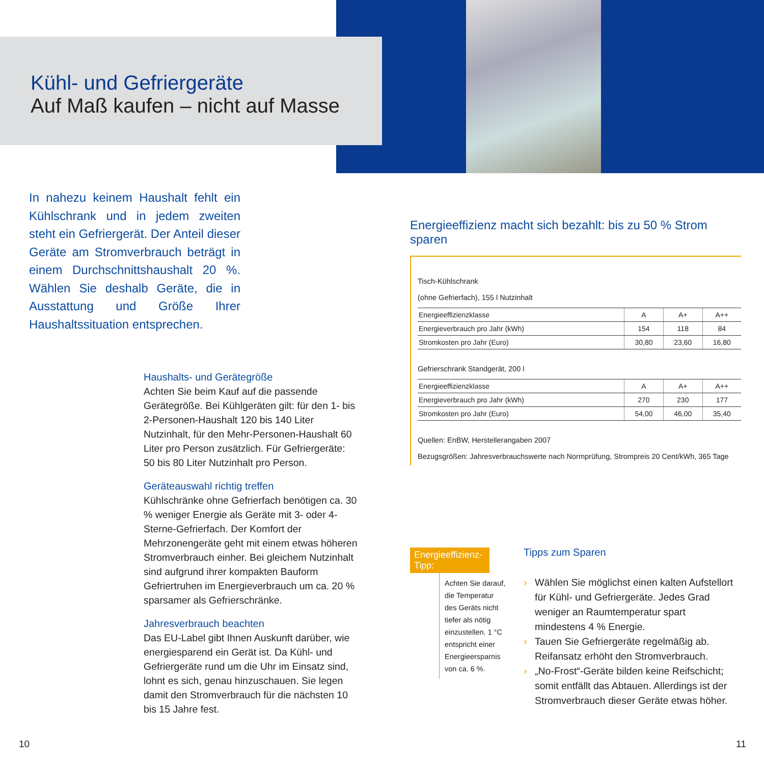Kühl- und Gefriergeräte
Auf Maß kaufen – nicht auf Masse
In nahezu keinem Haushalt fehlt ein Kühlschrank und in jedem zweiten steht ein Gefriergerät. Der Anteil dieser Geräte am Stromverbrauch beträgt in einem Durchschnittshaushalt 20 %. Wählen Sie deshalb Geräte, die in Ausstattung und Größe Ihrer Haushaltssituation entsprechen.
Haushalts- und Gerätegröße
Achten Sie beim Kauf auf die passende Gerätegröße. Bei Kühlgeräten gilt: für den 1- bis 2-Personen-Haushalt 120 bis 140 Liter Nutzinhalt, für den Mehr-Personen-Haushalt 60 Liter pro Person zusätzlich. Für Gefriergeräte: 50 bis 80 Liter Nutzinhalt pro Person.
Geräteauswahl richtig treffen
Kühlschränke ohne Gefrierfach benötigen ca. 30 % weniger Energie als Geräte mit 3- oder 4-Sterne-Gefrierfach. Der Komfort der Mehrzonengeräte geht mit einem etwas höheren Stromverbrauch einher. Bei gleichem Nutzinhalt sind aufgrund ihrer kompakten Bauform Gefriertruhen im Energieverbrauch um ca. 20 % sparsamer als Gefrierschränke.
Jahresverbrauch beachten
Das EU-Label gibt Ihnen Auskunft darüber, wie energiesparend ein Gerät ist. Da Kühl- und Gefriergeräte rund um die Uhr im Einsatz sind, lohnt es sich, genau hinzuschauen. Sie legen damit den Stromverbrauch für die nächsten 10 bis 15 Jahre fest.
Energieeffizienz macht sich bezahlt: bis zu 50 % Strom sparen
Tisch-Kühlschrank
(ohne Gefrierfach), 155 l Nutzinhalt
| Energieeffizienzklasse | A | A+ | A++ |
| Energieverbrauch pro Jahr (kWh) | 154 | 118 | 84 |
| Stromkosten pro Jahr (Euro) | 30,80 | 23,60 | 16,80 |
Gefrierschrank Standgerät, 200 l
| Energieeffizienzklasse | A | A+ | A++ |
| Energieverbrauch pro Jahr (kWh) | 270 | 230 | 177 |
| Stromkosten pro Jahr (Euro) | 54,00 | 46,00 | 35,40 |
Quellen: EnBW, Herstellerangaben 2007
Bezugsgrößen: Jahresverbrauchswerte nach Normprüfung, Strompreis 20 Cent/kWh, 365 Tage
Energieeffizienz-Tipp:
Achten Sie darauf, die Temperatur des Geräts nicht tiefer als nötig einzustellen. 1 °C entspricht einer Energieersparnis von ca. 6 %.
Tipps zum Sparen
› Wählen Sie möglichst einen kalten Aufstellort für Kühl- und Gefriergeräte. Jedes Grad weniger an Raumtemperatur spart mindestens 4 % Energie.
› Tauen Sie Gefriergeräte regelmäßig ab. Reifansatz erhöht den Stromverbrauch.
› „No-Frost“-Geräte bilden keine Reifschicht; somit entfällt das Abtauen. Allerdings ist der Stromverbrauch dieser Geräte etwas höher.
10 11